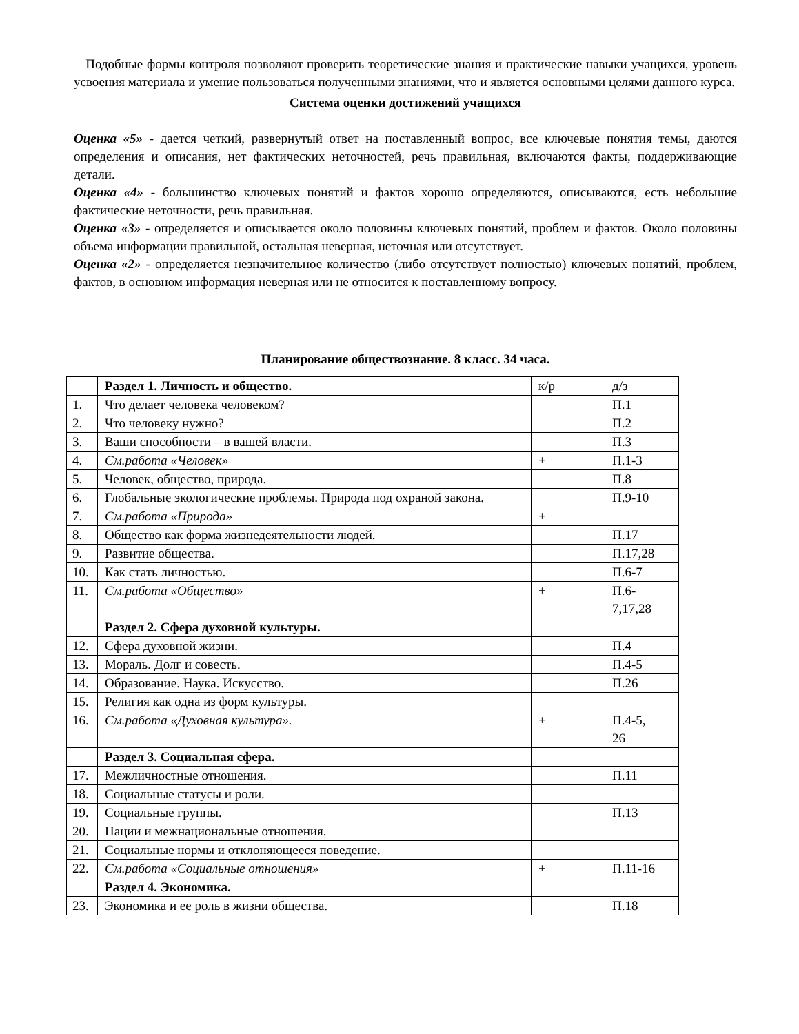Подобные формы контроля позволяют проверить теоретические знания и практические навыки учащихся, уровень усвоения материала и умение пользоваться полученными знаниями, что и является основными целями данного курса.
Система оценки достижений учащихся
Оценка «5» - дается четкий, развернутый ответ на поставленный вопрос, все ключевые понятия темы, даются определения и описания, нет фактических неточностей, речь правильная, включаются факты, поддерживающие детали.
Оценка «4» - большинство ключевых понятий и фактов хорошо определяются, описываются, есть небольшие фактические неточности, речь правильная.
Оценка «3» - определяется и описывается около половины ключевых понятий, проблем и фактов. Около половины объема информации правильной, остальная неверная, неточная или отсутствует.
Оценка «2» - определяется незначительное количество (либо отсутствует полностью) ключевых понятий, проблем, фактов, в основном информация неверная или не относится к поставленному вопросу.
Планирование обществознание. 8 класс. 34 часа.
| | Раздел 1. Личность и общество. | к/р | д/з |
| 1. | Что делает человека человеком? | | П.1 |
| 2. | Что человеку нужно? | | П.2 |
| 3. | Ваши способности – в вашей власти. | | П.3 |
| 4. | См.работа «Человек» | + | П.1-3 |
| 5. | Человек, общество, природа. | | П.8 |
| 6. | Глобальные экологические проблемы. Природа под охраной закона. | | П.9-10 |
| 7. | См.работа «Природа» | + | |
| 8. | Общество как форма жизнедеятельности людей. | | П.17 |
| 9. | Развитие общества. | | П.17,28 |
| 10. | Как стать личностью. | | П.6-7 |
| 11. | См.работа «Общество» | + | П.6- 7,17,28 |
| | Раздел 2. Сфера духовной культуры. | | |
| 12. | Сфера духовной жизни. | | П.4 |
| 13. | Мораль. Долг и совесть. | | П.4-5 |
| 14. | Образование. Наука. Искусство. | | П.26 |
| 15. | Религия как одна из форм культуры. | | |
| 16. | См.работа «Духовная культура». | + | П.4-5, 26 |
| | Раздел 3. Социальная сфера. | | |
| 17. | Межличностные отношения. | | П.11 |
| 18. | Социальные статусы и роли. | | |
| 19. | Социальные группы. | | П.13 |
| 20. | Нации и межнациональные отношения. | | |
| 21. | Социальные нормы и отклоняющееся поведение. | | |
| 22. | См.работа «Социальные отношения» | + | П.11-16 |
| | Раздел 4. Экономика. | | |
| 23. | Экономика и ее роль в жизни общества. | | П.18 |